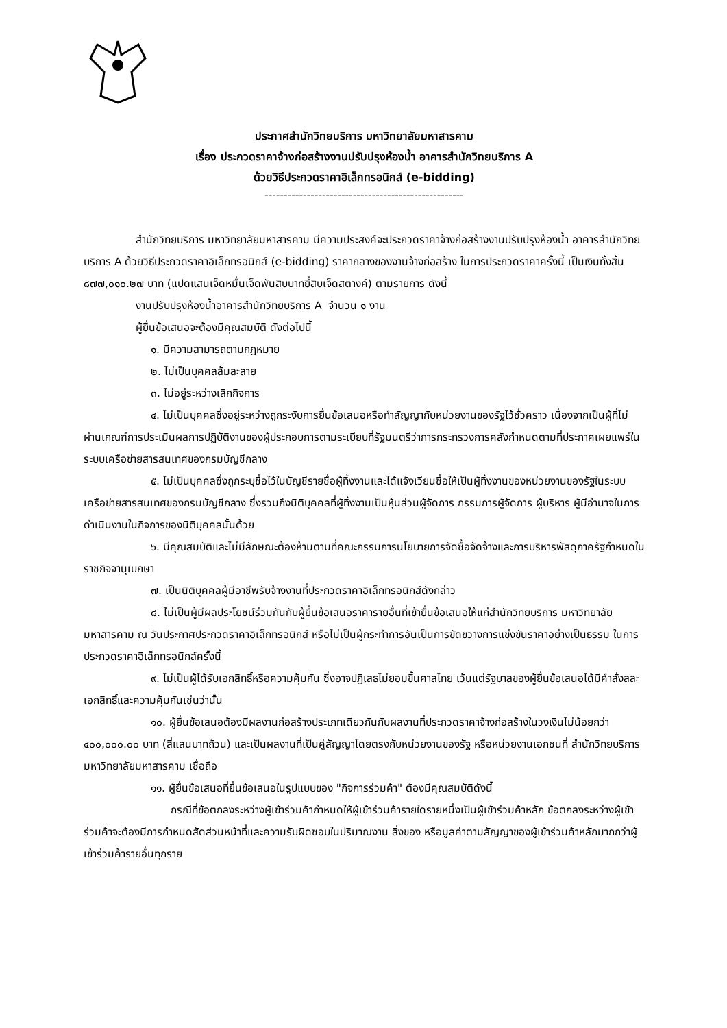ประกาศสำนักวิทยบริการ มหาวิทยาลัยมหาสารคาม
เรื่อง ประกวดราคาจ้างก่อสร้างงานปรับปรุงห้องน้ำ อาคารสำนักวิทยบริการ A
ด้วยวิธีประกวดราคาอิเล็กทรอนิกส์ (e-bidding)
----------------------------------------------------
สำนักวิทยบริการ มหาวิทยาลัยมหาสารคาม มีความประสงค์จะประกวดราคาจ้างก่อสร้างงานปรับปรุงห้องน้ำ อาคารสำนักวิทยบริการ A ด้วยวิธีประกวดราคาอิเล็กทรอนิกส์ (e-bidding) ราคากลางของงานจ้างก่อสร้าง ในการประกวดราคาครั้งนี้ เป็นเงินทั้งสิ้น ๘๗๗,๐๑๐.๒๗ บาท (แปดแสนเจ็ดหมื่นเจ็ดพันสิบบาทยี่สิบเจ็ดสตางค์) ตามรายการ ดังนี้
งานปรับปรุงห้องน้ำอาคารสำนักวิทยบริการ A จำนวน ๑ งาน
ผู้ยื่นข้อเสนอจะต้องมีคุณสมบัติ ดังต่อไปนี้
๑. มีความสามารถตามกฎหมาย
๒. ไม่เป็นบุคคลล้มละลาย
๓. ไม่อยู่ระหว่างเลิกกิจการ
๔. ไม่เป็นบุคคลซึ่งอยู่ระหว่างถูกระงับการยื่นข้อเสนอหรือทำสัญญากับหน่วยงานของรัฐไว้ชั่วคราว เนื่องจากเป็นผู้ที่ไม่ผ่านเกณฑ์การประเมินผลการปฏิบัติงานของผู้ประกอบการตามระเบียบที่รัฐมนตรีว่าการกระทรวงการคลังกำหนดตามที่ประกาศเผยแพร่ในระบบเครือข่ายสารสนเทศของกรมบัญชีกลาง
๕. ไม่เป็นบุคคลซึ่งถูกระบุชื่อไว้ในบัญชีรายชื่อผู้ทิ้งงานและได้แจ้งเวียนชื่อให้เป็นผู้ทิ้งงานของหน่วยงานของรัฐในระบบเครือข่ายสารสนเทศของกรมบัญชีกลาง ซึ่งรวมถึงนิติบุคคลที่ผู้ทิ้งงานเป็นหุ้นส่วนผู้จัดการ กรรมการผู้จัดการ ผู้บริหาร ผู้มีอำนาจในการดำเนินงานในกิจการของนิติบุคคลนั้นด้วย
๖. มีคุณสมบัติและไม่มีลักษณะต้องห้ามตามที่คณะกรรมการนโยบายการจัดซื้อจัดจ้างและการบริหารพัสดุภาครัฐกำหนดในราชกิจจานุเบกษา
๗. เป็นนิติบุคคลผู้มีอาชีพรับจ้างงานที่ประกวดราคาอิเล็กทรอนิกส์ดังกล่าว
๘. ไม่เป็นผู้มีผลประโยชน์ร่วมกันกับผู้ยื่นข้อเสนอราคารายอื่นที่เข้ายื่นข้อเสนอให้แก่สำนักวิทยบริการ มหาวิทยาลัยมหาสารคาม ณ วันประกาศประกวดราคาอิเล็กทรอนิกส์ หรือไม่เป็นผู้กระทำการอันเป็นการขัดขวางการแข่งขันราคาอย่างเป็นธรรม ในการประกวดราคาอิเล็กทรอนิกส์ครั้งนี้
๙. ไม่เป็นผู้ได้รับเอกสิทธิ์หรือความคุ้มกัน ซึ่งอาจปฏิเสธไม่ยอมขึ้นศาลไทย เว้นแต่รัฐบาลของผู้ยื่นข้อเสนอได้มีคำสั่งสละเอกสิทธิ์และความคุ้มกันเช่นว่านั้น
๑๐. ผู้ยื่นข้อเสนอต้องมีผลงานก่อสร้างประเภทเดียวกันกับผลงานที่ประกวดราคาจ้างก่อสร้างในวงเงินไม่น้อยกว่า ๔๐๐,๐๐๐.๐๐ บาท (สี่แสนบาทถ้วน) และเป็นผลงานที่เป็นคู่สัญญาโดยตรงกับหน่วยงานของรัฐ หรือหน่วยงานเอกชนที่ สำนักวิทยบริการ มหาวิทยาลัยมหาสารคาม เชื่อถือ
๑๑. ผู้ยื่นข้อเสนอที่ยื่นข้อเสนอในรูปแบบของ "กิจการร่วมค้า" ต้องมีคุณสมบัติดังนี้
กรณีที่ข้อตกลงระหว่างผู้เข้าร่วมค้ากำหนดให้ผู้เข้าร่วมค้ารายใดรายหนึ่งเป็นผู้เข้าร่วมค้าหลัก ข้อตกลงระหว่างผู้เข้าร่วมค้าจะต้องมีการกำหนดสัดส่วนหน้าที่และความรับผิดชอบในปริมาณงาน สิ่งของ หรือมูลค่าตามสัญญาของผู้เข้าร่วมค้าหลักมากกว่าผู้เข้าร่วมค้ารายอื่นทุกราย